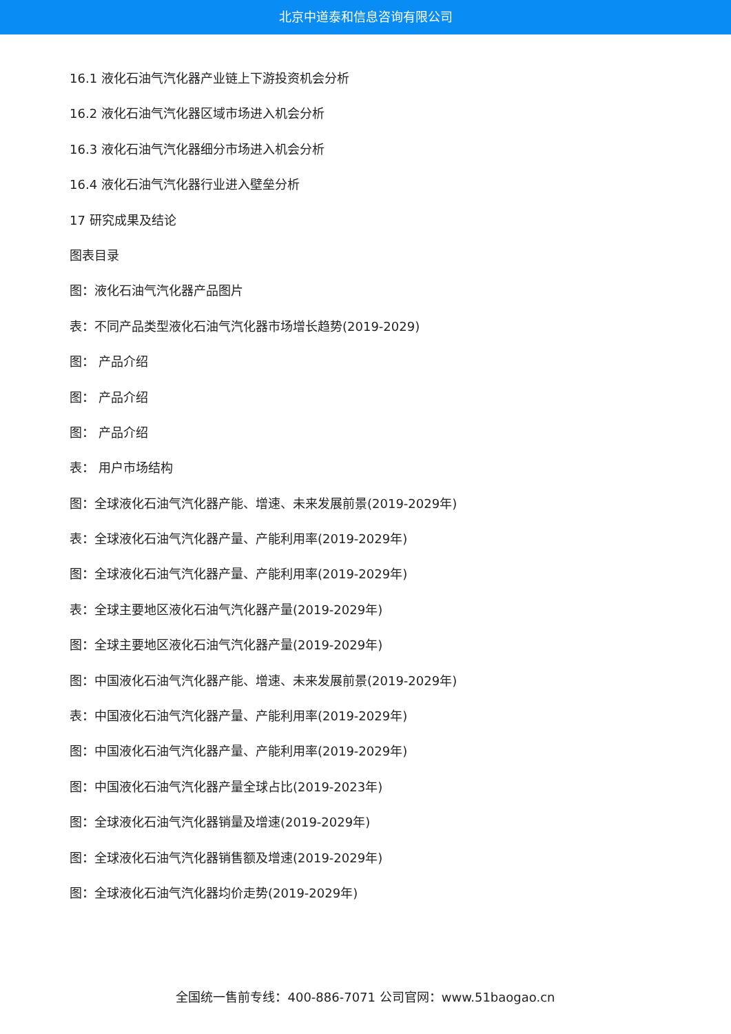北京中道泰和信息咨询有限公司
16.1 液化石油气汽化器产业链上下游投资机会分析
16.2 液化石油气汽化器区域市场进入机会分析
16.3 液化石油气汽化器细分市场进入机会分析
16.4 液化石油气汽化器行业进入壁垒分析
17 研究成果及结论
图表目录
图：液化石油气汽化器产品图片
表：不同产品类型液化石油气汽化器市场增长趋势(2019-2029)
图： 产品介绍
图： 产品介绍
图： 产品介绍
表： 用户市场结构
图：全球液化石油气汽化器产能、增速、未来发展前景(2019-2029年)
表：全球液化石油气汽化器产量、产能利用率(2019-2029年)
图：全球液化石油气汽化器产量、产能利用率(2019-2029年)
表：全球主要地区液化石油气汽化器产量(2019-2029年)
图：全球主要地区液化石油气汽化器产量(2019-2029年)
图：中国液化石油气汽化器产能、增速、未来发展前景(2019-2029年)
表：中国液化石油气汽化器产量、产能利用率(2019-2029年)
图：中国液化石油气汽化器产量、产能利用率(2019-2029年)
图：中国液化石油气汽化器产量全球占比(2019-2023年)
图：全球液化石油气汽化器销量及增速(2019-2029年)
图：全球液化石油气汽化器销售额及增速(2019-2029年)
图：全球液化石油气汽化器均价走势(2019-2029年)
全国统一售前专线：400-886-7071 公司官网：www.51baogao.cn